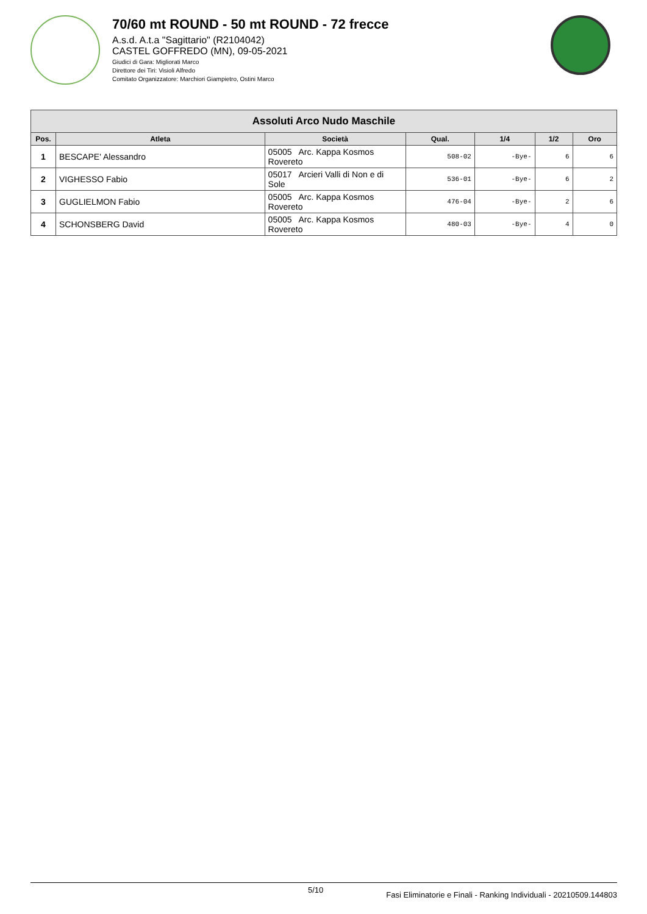70/60 mt ROUND - 50 mt ROUND - 72 frecce
A.s.d. A.t.a "Sagittario" (R2104042)
CASTEL GOFFREDO (MN), 09-05-2021
Giudici di Gara: Migliorati Marco
Direttore dei Tiri: Visioli Alfredo
Comitato Organizzatore: Marchiori Giampietro, Ostini Marco
| Assoluti Arco Nudo Maschile | | | | | | |
| --- | --- | --- | --- | --- | --- | --- |
| Pos. | Atleta | Società | Qual. | 1/4 | 1/2 | Oro |
| 1 | BESCAPE' Alessandro | 05005 Arc. Kappa Kosmos Rovereto | 508-02 | -Bye- | 6 | 6 |
| 2 | VIGHESSO Fabio | 05017 Arcieri Valli di Non e di Sole | 536-01 | -Bye- | 6 | 2 |
| 3 | GUGLIELMON Fabio | 05005 Arc. Kappa Kosmos Rovereto | 476-04 | -Bye- | 2 | 6 |
| 4 | SCHONSBERG David | 05005 Arc. Kappa Kosmos Rovereto | 480-03 | -Bye- | 4 | 0 |
5/10 Fasi Eliminatorie e Finali - Ranking Individuali - 20210509.144803